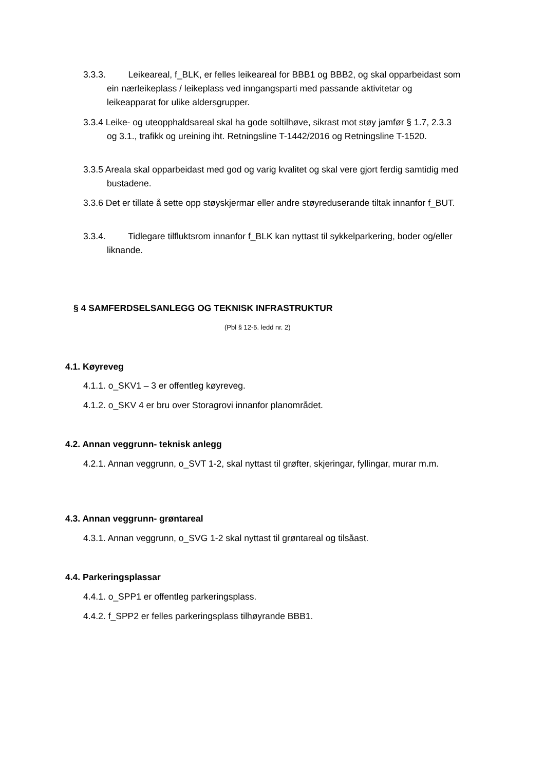3.3.3. Leikeareal, f_BLK, er felles leikeareal for BBB1 og BBB2, og skal opparbeidast som ein nærleikeplass / leikeplass ved inngangsparti med passande aktivitetar og leikeapparat for ulike aldersgrupper.
3.3.4 Leike- og uteopphaldsareal skal ha gode soltilhøve, sikrast mot støy jamfør § 1.7, 2.3.3 og 3.1., trafikk og ureining iht. Retningsline T-1442/2016 og Retningsline T-1520.
3.3.5 Areala skal opparbeidast med god og varig kvalitet og skal vere gjort ferdig samtidig med bustadene.
3.3.6 Det er tillate å sette opp støyskjermar eller andre støyreduserande tiltak innanfor f_BUT.
3.3.4. Tidlegare tilfluktsrom innanfor f_BLK kan nyttast til sykkelparkering, boder og/eller liknande.
§ 4 SAMFERDSELSANLEGG OG TEKNISK INFRASTRUKTUR
(Pbl § 12-5. ledd nr. 2)
4.1. Køyreveg
4.1.1. o_SKV1 – 3 er offentleg køyreveg.
4.1.2. o_SKV 4 er bru over Storagrovi innanfor planområdet.
4.2. Annan veggrunn- teknisk anlegg
4.2.1. Annan veggrunn, o_SVT 1-2, skal nyttast til grøfter, skjeringar, fyllingar, murar m.m.
4.3. Annan veggrunn- grøntareal
4.3.1. Annan veggrunn, o_SVG 1-2 skal nyttast til grøntareal og tilsåast.
4.4. Parkeringsplassar
4.4.1. o_SPP1 er offentleg parkeringsplass.
4.4.2. f_SPP2 er felles parkeringsplass tilhøyrande BBB1.